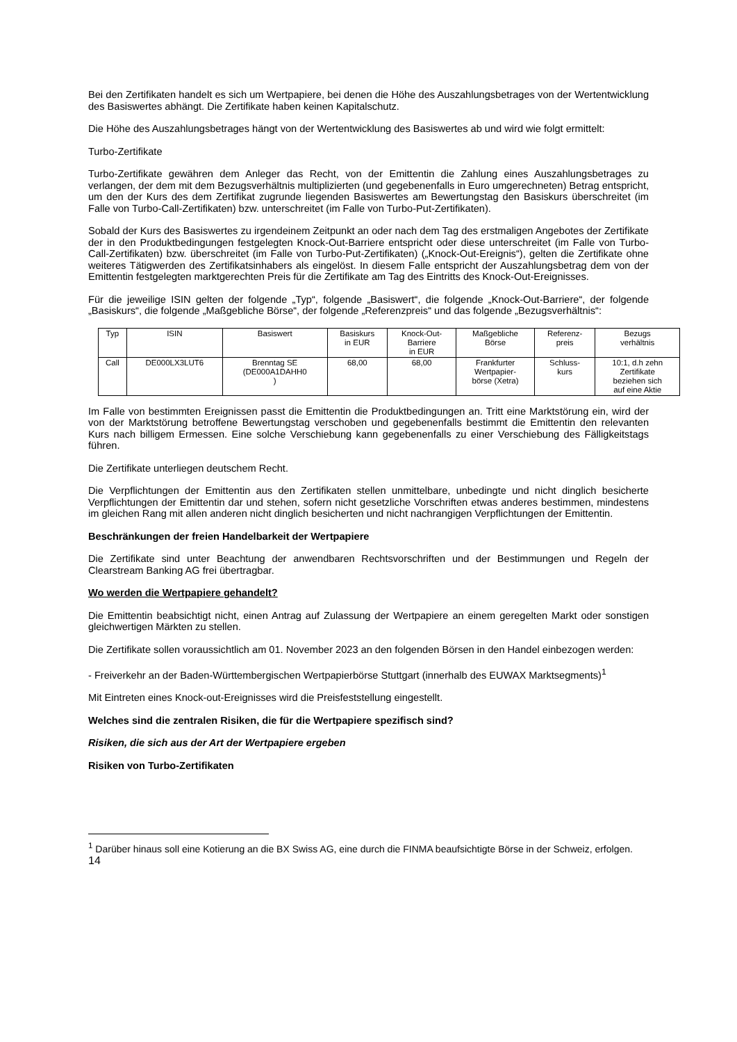Bei den Zertifikaten handelt es sich um Wertpapiere, bei denen die Höhe des Auszahlungsbetrages von der Wertentwicklung des Basiswertes abhängt. Die Zertifikate haben keinen Kapitalschutz.
Die Höhe des Auszahlungsbetrages hängt von der Wertentwicklung des Basiswertes ab und wird wie folgt ermittelt:
Turbo-Zertifikate
Turbo-Zertifikate gewähren dem Anleger das Recht, von der Emittentin die Zahlung eines Auszahlungsbetrages zu verlangen, der dem mit dem Bezugsverhältnis multiplizierten (und gegebenenfalls in Euro umgerechneten) Betrag entspricht, um den der Kurs des dem Zertifikat zugrunde liegenden Basiswertes am Bewertungstag den Basiskurs überschreitet (im Falle von Turbo-Call-Zertifikaten) bzw. unterschreitet (im Falle von Turbo-Put-Zertifikaten).
Sobald der Kurs des Basiswertes zu irgendeinem Zeitpunkt an oder nach dem Tag des erstmaligen Angebotes der Zertifikate der in den Produktbedingungen festgelegten Knock-Out-Barriere entspricht oder diese unterschreitet (im Falle von Turbo-Call-Zertifikaten) bzw. überschreitet (im Falle von Turbo-Put-Zertifikaten) („Knock-Out-Ereignis“), gelten die Zertifikate ohne weiteres Tätigwerden des Zertifikatsinhabers als eingelöst. In diesem Falle entspricht der Auszahlungsbetrag dem von der Emittentin festgelegten marktgerechten Preis für die Zertifikate am Tag des Eintritts des Knock-Out-Ereignisses.
Für die jeweilige ISIN gelten der folgende „Typ“, folgende „Basiswert“, die folgende „Knock-Out-Barriere“, der folgende „Basiskurs“, die folgende „Maßgebliche Börse“, der folgende „Referenzpreis“ und das folgende „Bezugsverhältnis“:
| Typ | ISIN | Basiswert | Basiskurs in EUR | Knock-Out- Barriere in EUR | Maßgebliche Börse | Referenz- preis | Bezugs verhältnis |
| Call | DE000LX3LUT6 | Brenntag SE (DE000A1DAHH0 ) | 68,00 | 68,00 | Frankfurter Wertpapier- börse (Xetra) | Schluss- kurs | 10:1, d.h zehn Zertifikate beziehen sich auf eine Aktie |
Im Falle von bestimmten Ereignissen passt die Emittentin die Produktbedingungen an. Tritt eine Marktstörung ein, wird der von der Marktstörung betroffene Bewertungstag verschoben und gegebenenfalls bestimmt die Emittentin den relevanten Kurs nach billigem Ermessen. Eine solche Verschiebung kann gegebenenfalls zu einer Verschiebung des Fälligkeitstags führen.
Die Zertifikate unterliegen deutschem Recht.
Die Verpflichtungen der Emittentin aus den Zertifikaten stellen unmittelbare, unbedingte und nicht dinglich besicherte Verpflichtungen der Emittentin dar und stehen, sofern nicht gesetzliche Vorschriften etwas anderes bestimmen, mindestens im gleichen Rang mit allen anderen nicht dinglich besicherten und nicht nachrangigen Verpflichtungen der Emittentin.
Beschränkungen der freien Handelbarkeit der Wertpapiere
Die Zertifikate sind unter Beachtung der anwendbaren Rechtsvorschriften und der Bestimmungen und Regeln der Clearstream Banking AG frei übertragbar.
Wo werden die Wertpapiere gehandelt?
Die Emittentin beabsichtigt nicht, einen Antrag auf Zulassung der Wertpapiere an einem geregelten Markt oder sonstigen gleichwertigen Märkten zu stellen.
Die Zertifikate sollen voraussichtlich am 01. November 2023 an den folgenden Börsen in den Handel einbezogen werden:
- Freiverkehr an der Baden-Württembergischen Wertpapierbörse Stuttgart (innerhalb des EUWAX Marktsegments)<sup>1</sup>
Mit Eintreten eines Knock-out-Ereignisses wird die Preisfeststellung eingestellt.
Welches sind die zentralen Risiken, die für die Wertpapiere spezifisch sind?
Risiken, die sich aus der Art der Wertpapiere ergeben
Risiken von Turbo-Zertifikaten
<sup>1</sup> Darüber hinaus soll eine Kotierung an die BX Swiss AG, eine durch die FINMA beaufsichtigte Börse in der Schweiz, erfolgen.
14